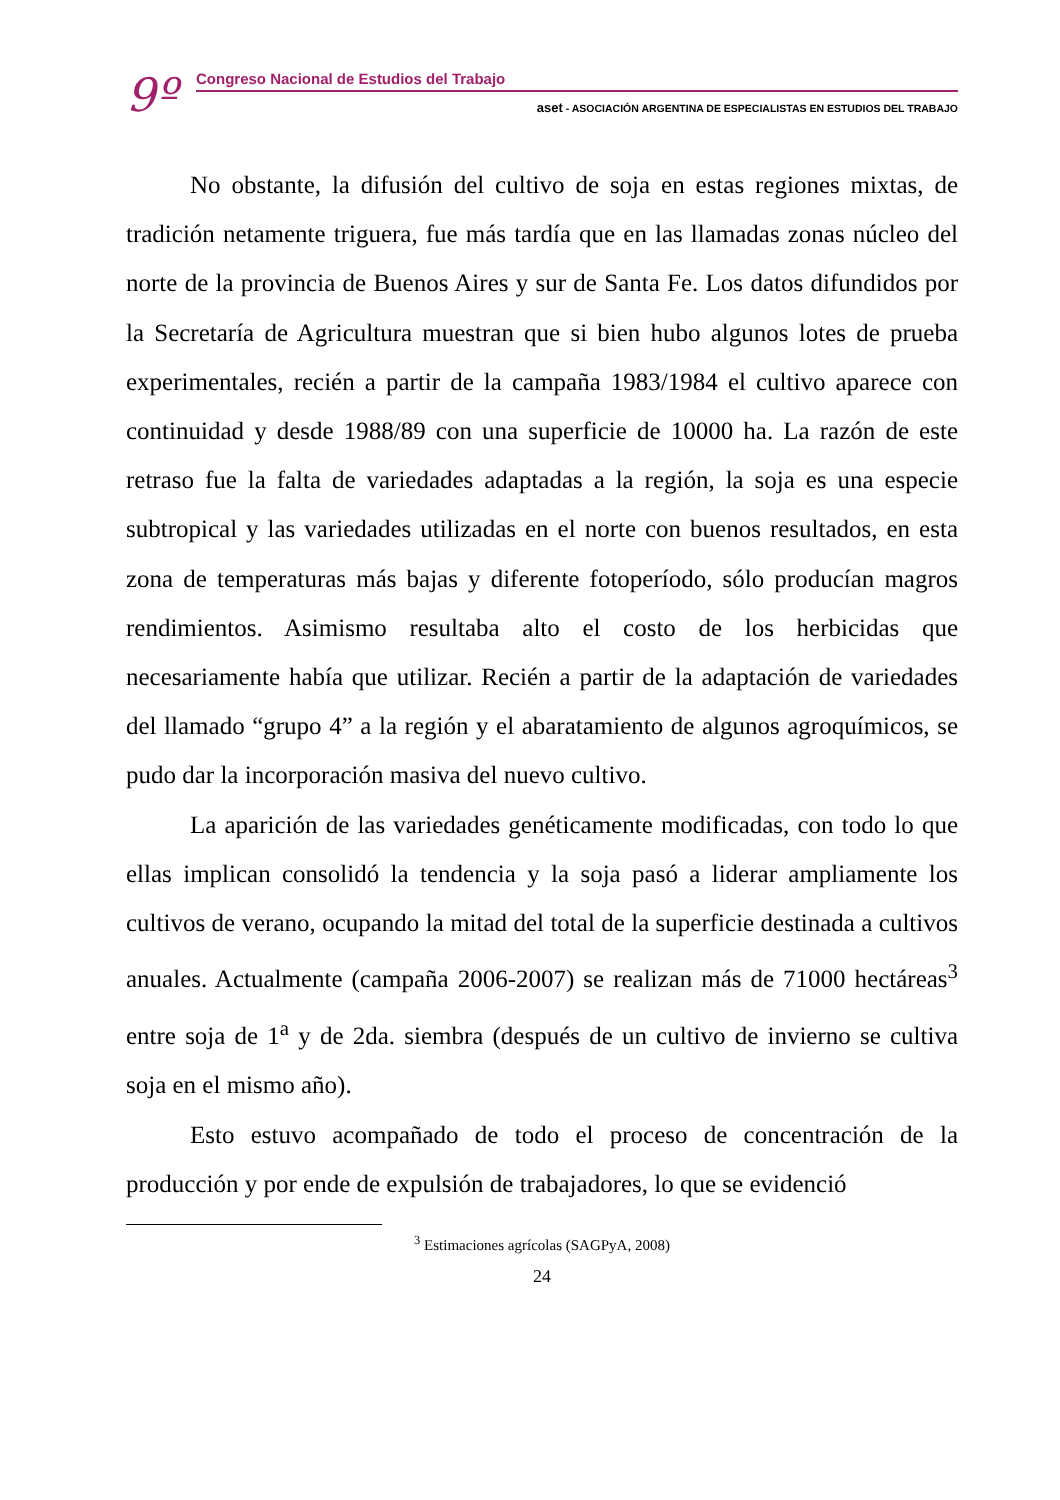9º
Congreso Nacional de Estudios del Trabajo
aset - ASOCIACIÓN ARGENTINA DE ESPECIALISTAS EN ESTUDIOS DEL TRABAJO
No obstante, la difusión del cultivo de soja en estas regiones mixtas, de tradición netamente triguera, fue más tardía que en las llamadas zonas núcleo del norte de la provincia de Buenos Aires y sur de Santa Fe. Los datos difundidos por la Secretaría de Agricultura muestran que si bien hubo algunos lotes de prueba experimentales, recién a partir de la campaña 1983/1984 el cultivo aparece con continuidad y desde 1988/89 con una superficie de 10000 ha. La razón de este retraso fue la falta de variedades adaptadas a la región, la soja es una especie subtropical y las variedades utilizadas en el norte con buenos resultados, en esta zona de temperaturas más bajas y diferente fotoperíodo, sólo producían magros rendimientos. Asimismo resultaba alto el costo de los herbicidas que necesariamente había que utilizar. Recién a partir de la adaptación de variedades del llamado “grupo 4” a la región y el abaratamiento de algunos agroquímicos, se pudo dar la incorporación masiva del nuevo cultivo.
La aparición de las variedades genéticamente modificadas, con todo lo que ellas implican consolidó la tendencia y la soja pasó a liderar ampliamente los cultivos de verano, ocupando la mitad del total de la superficie destinada a cultivos anuales. Actualmente (campaña 2006-2007) se realizan más de 71000 hectáreas<sup>3</sup> entre soja de 1<sup>a</sup> y de 2da. siembra (después de un cultivo de invierno se cultiva soja en el mismo año).
Esto estuvo acompañado de todo el proceso de concentración de la producción y por ende de expulsión de trabajadores, lo que se evidenció
<sup>3</sup> Estimaciones agrícolas (SAGPyA, 2008)
24